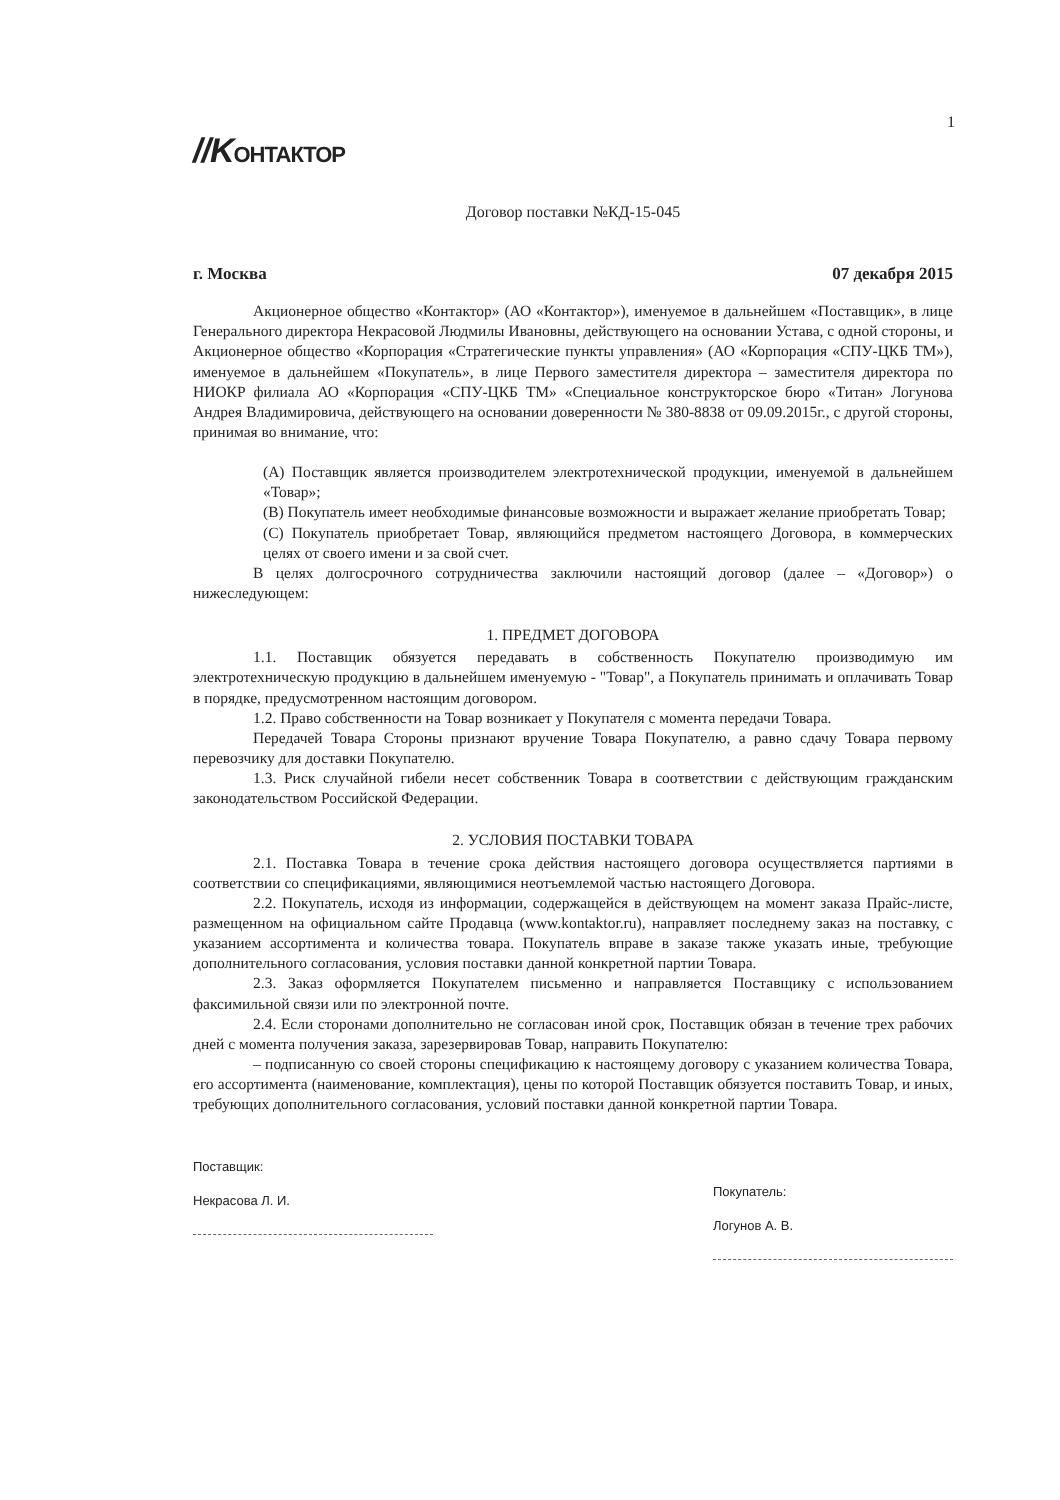1
//KОНТАКТОР
Договор поставки №КД-15-045
г. Москва 07 декабря 2015
Акционерное общество «Контактор» (АО «Контактор»), именуемое в дальнейшем «Поставщик», в лице Генерального директора Некрасовой Людмилы Ивановны, действующего на основании Устава, с одной стороны, и Акционерное общество «Корпорация «Стратегические пункты управления» (АО «Корпорация «СПУ-ЦКБ ТМ»), именуемое в дальнейшем «Покупатель», в лице Первого заместителя директора – заместителя директора по НИОКР филиала АО «Корпорация «СПУ-ЦКБ ТМ» «Специальное конструкторское бюро «Титан» Логунова Андрея Владимировича, действующего на основании доверенности № 380-8838 от 09.09.2015г., с другой стороны, принимая во внимание, что:
(A) Поставщик является производителем электротехнической продукции, именуемой в дальнейшем «Товар»;
(B) Покупатель имеет необходимые финансовые возможности и выражает желание приобретать Товар;
(C) Покупатель приобретает Товар, являющийся предметом настоящего Договора, в коммерческих целях от своего имени и за свой счет.
В целях долгосрочного сотрудничества заключили настоящий договор (далее – «Договор») о нижеследующем:
1. ПРЕДМЕТ ДОГОВОРА
1.1. Поставщик обязуется передавать в собственность Покупателю производимую им электротехническую продукцию в дальнейшем именуемую - "Товар", а Покупатель принимать и оплачивать Товар в порядке, предусмотренном настоящим договором.
1.2. Право собственности на Товар возникает у Покупателя с момента передачи Товара.
Передачей Товара Стороны признают вручение Товара Покупателю, а равно сдачу Товара первому перевозчику для доставки Покупателю.
1.3. Риск случайной гибели несет собственник Товара в соответствии с действующим гражданским законодательством Российской Федерации.
2. УСЛОВИЯ ПОСТАВКИ ТОВАРА
2.1. Поставка Товара в течение срока действия настоящего договора осуществляется партиями в соответствии со спецификациями, являющимися неотъемлемой частью настоящего Договора.
2.2. Покупатель, исходя из информации, содержащейся в действующем на момент заказа Прайс-листе, размещенном на официальном сайте Продавца (www.kontaktor.ru), направляет последнему заказ на поставку, с указанием ассортимента и количества товара. Покупатель вправе в заказе также указать иные, требующие дополнительного согласования, условия поставки данной конкретной партии Товара.
2.3. Заказ оформляется Покупателем письменно и направляется Поставщику с использованием факсимильной связи или по электронной почте.
2.4. Если сторонами дополнительно не согласован иной срок, Поставщик обязан в течение трех рабочих дней с момента получения заказа, зарезервировав Товар, направить Покупателю:
– подписанную со своей стороны спецификацию к настоящему договору с указанием количества Товара, его ассортимента (наименование, комплектация), цены по которой Поставщик обязуется поставить Товар, и иных, требующих дополнительного согласования, условий поставки данной конкретной партии Товара.
Поставщик:
Некрасова Л. И.
Покупатель:
Логунов А. В.